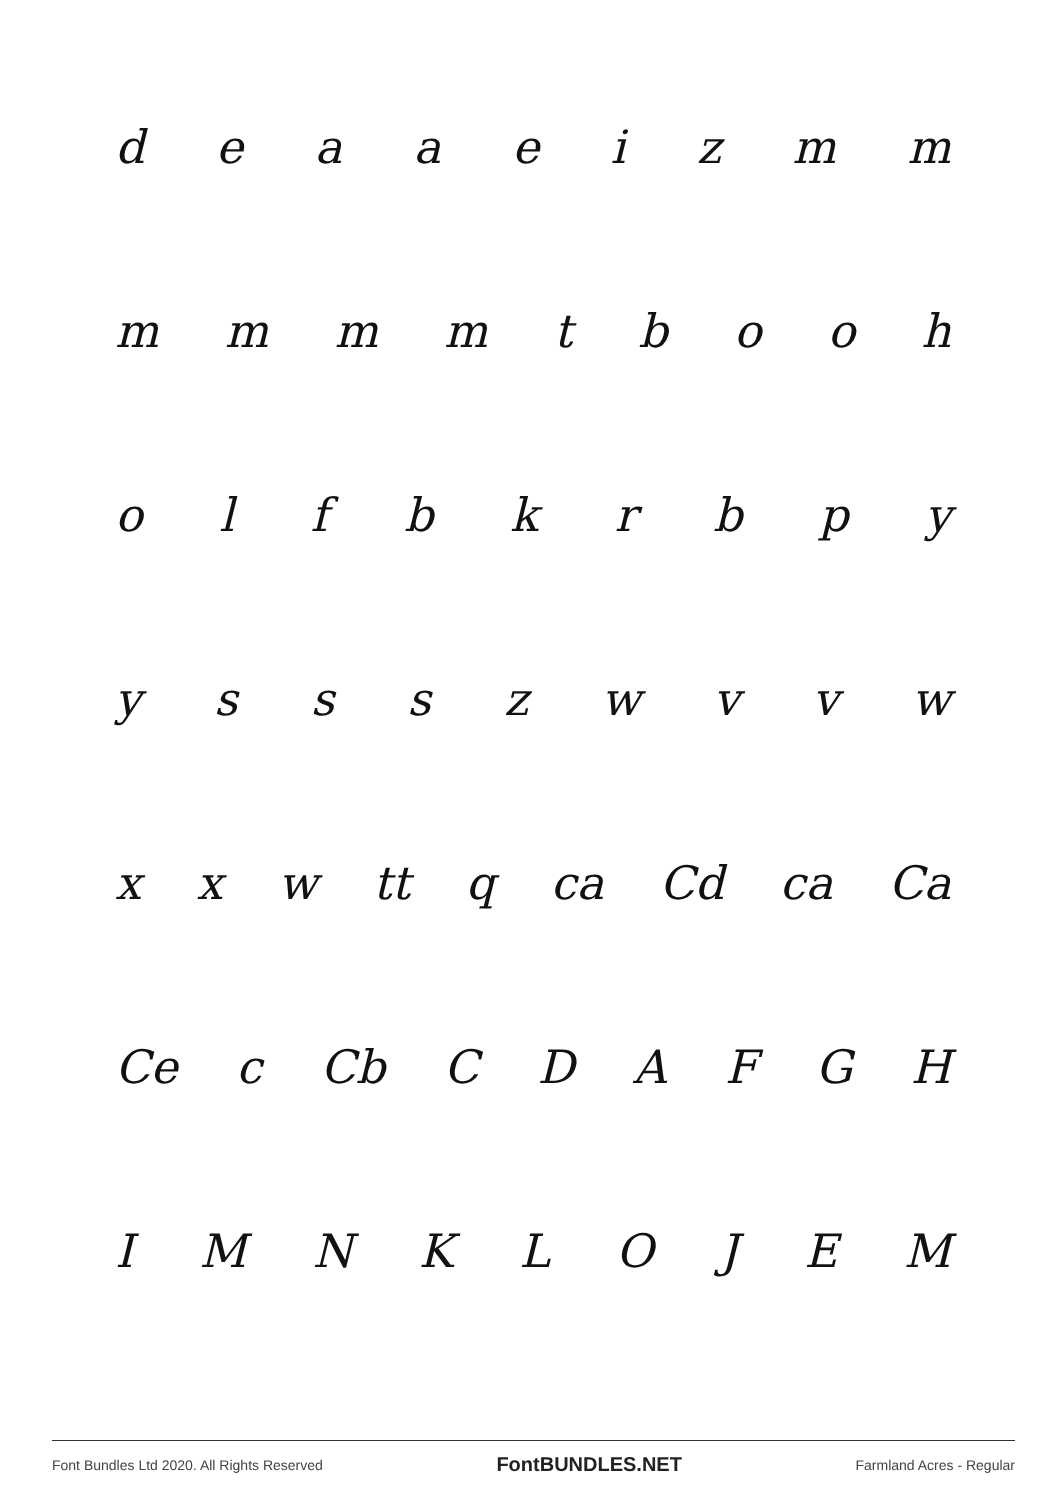deaaeizmm
mmmmtbooh
olfbkrbpy
yssszwvvw
xxw tt q ca Cd ca Ca
Ce c Cb CDAFGH
IMNKLOJEM
Font Bundles Ltd 2020. All Rights Reserved FontBUNDLES.NET Farmland Acres - Regular